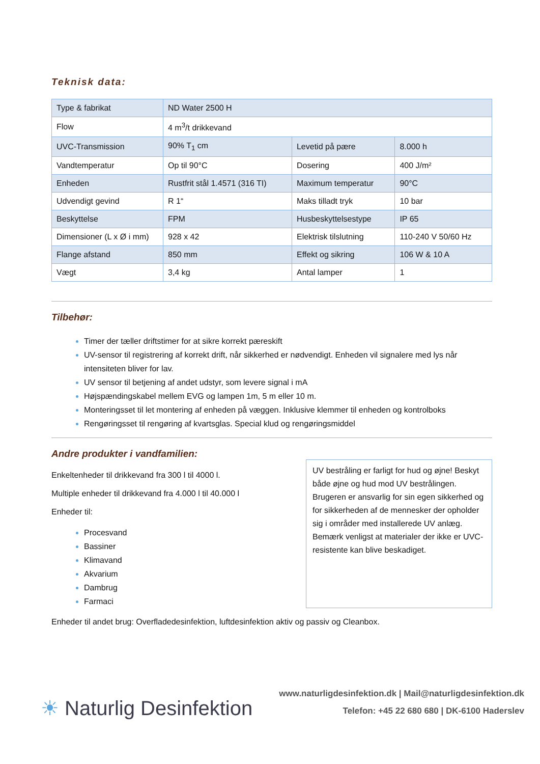Teknisk data:
| Type & fabrikat | ND Water 2500 H | | |
| Flow | 4 m<sup>3</sup>/t drikkevand | | |
| UVC-Transmission | 90% T<sub>1</sub> cm | Levetid på pære | 8.000 h |
| Vandtemperatur | Op til 90°C | Dosering | 400 J/m² |
| Enheden | Rustfrit stål 1.4571 (316 TI) | Maximum temperatur | 90°C |
| Udvendigt gevind | R 1“ | Maks tilladt tryk | 10 bar |
| Beskyttelse | FPM | Husbeskyttelsestype | IP 65 |
| Dimensioner (L x Ø i mm) | 928 x 42 | Elektrisk tilslutning | 110-240 V 50/60 Hz |
| Flange afstand | 850 mm | Effekt og sikring | 106 W & 10 A |
| Vægt | 3,4 kg | Antal lamper | 1 |
Tilbehør:
Timer der tæller driftstimer for at sikre korrekt pæreskift
UV-sensor til registrering af korrekt drift, når sikkerhed er nødvendigt. Enheden vil signalere med lys når intensiteten bliver for lav.
UV sensor til betjening af andet udstyr, som levere signal i mA
Højspændingskabel mellem EVG og lampen 1m, 5 m eller 10 m.
Monteringsset til let montering af enheden på væggen. Inklusive klemmer til enheden og kontrolboks
Rengøringsset til rengøring af kvartsglas. Special klud og rengøringsmiddel
Andre produkter i vandfamilien:
Enkeltenheder til drikkevand fra 300 l til 4000 l.
Multiple enheder til drikkevand fra 4.000 l til 40.000 l
Enheder til:
Procesvand
Bassiner
Klimavand
Akvarium
Dambrug
Farmaci
UV bestråling er farligt for hud og øjne! Beskyt både øjne og hud mod UV bestrålingen. Brugeren er ansvarlig for sin egen sikkerhed og for sikkerheden af de mennesker der opholder sig i områder med installerede UV anlæg.
Bemærk venligst at materialer der ikke er UVC-resistente kan blive beskadiget.
Enheder til andet brug: Overfladedesinfektion, luftdesinfektion aktiv og passiv og Cleanbox.
☀ Naturlig Desinfektion
www.naturligdesinfektion.dk | Mail@naturligdesinfektion.dk
Telefon: +45 22 680 680 | DK-6100 Haderslev